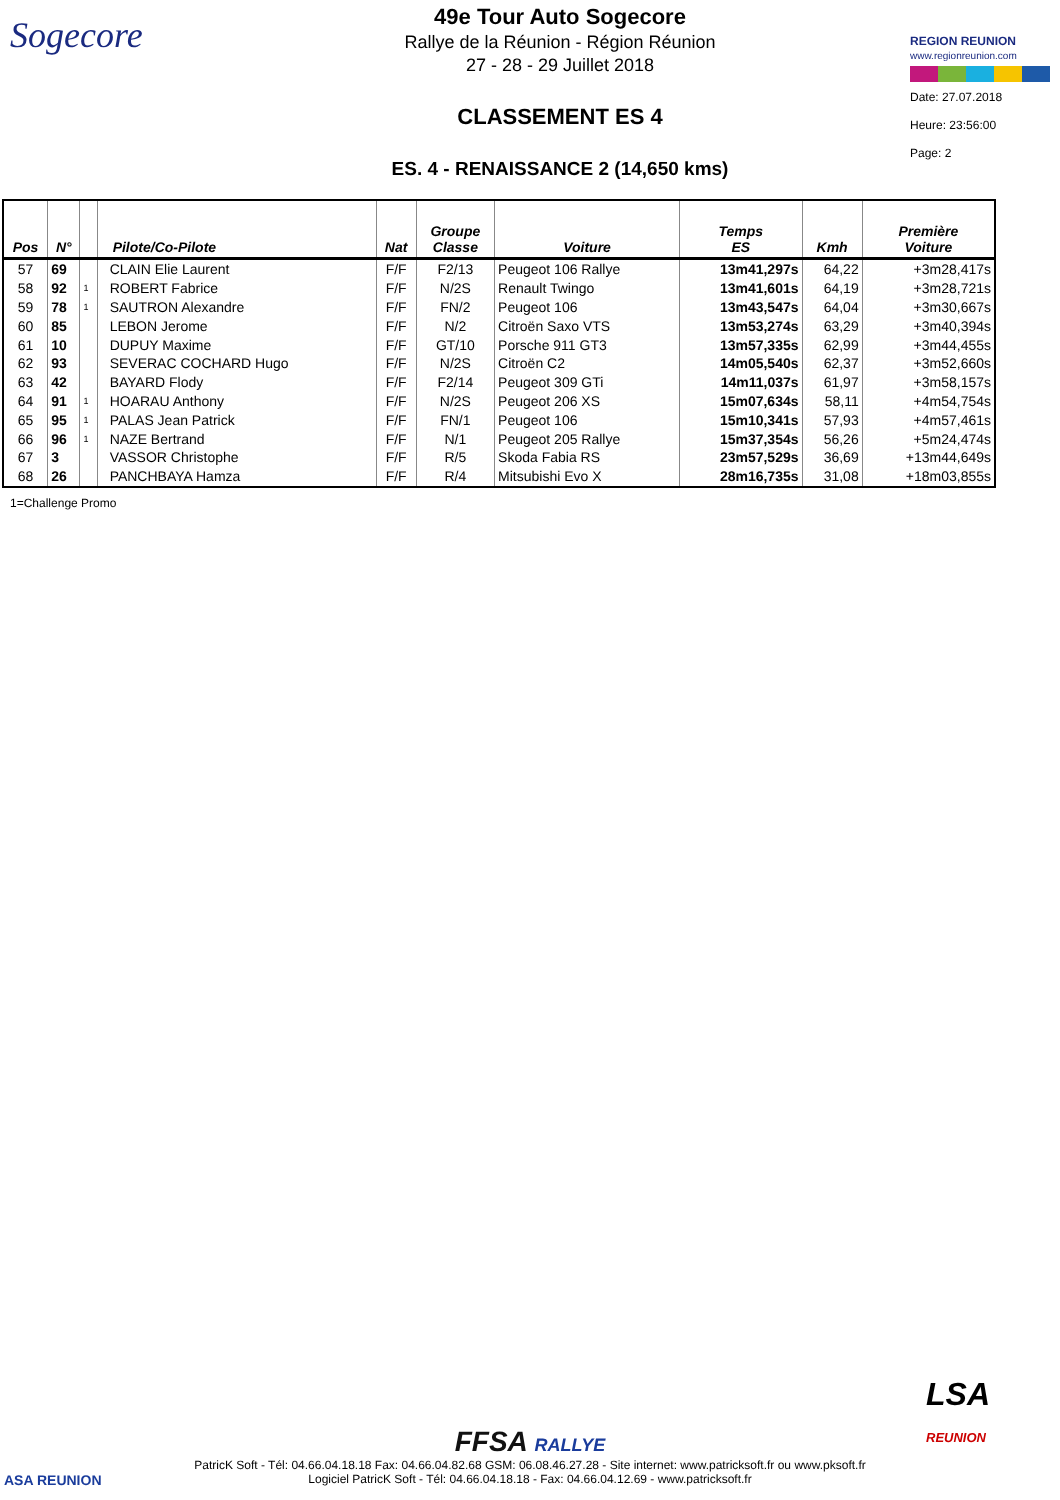Sogecore
49e Tour Auto Sogecore
Rallye de la Réunion - Région Réunion
27 - 28 - 29 Juillet 2018
CLASSEMENT ES 4
ES. 4 - RENAISSANCE 2 (14,650 kms)
REGION REUNION
www.regionreunion.com
Date: 27.07.2018
Heure: 23:56:00
Page: 2
| Pos | N° | | Pilote/Co-Pilote | Nat | Groupe Classe | Voiture | Temps ES | Kmh | Première Voiture |
| --- | --- | --- | --- | --- | --- | --- | --- | --- | --- |
| 57 | 69 | | CLAIN Elie Laurent | F/F | F2/13 | Peugeot 106 Rallye | 13m41,297s | 64,22 | +3m28,417s |
| 58 | 92 | 1 | ROBERT Fabrice | F/F | N/2S | Renault Twingo | 13m41,601s | 64,19 | +3m28,721s |
| 59 | 78 | 1 | SAUTRON Alexandre | F/F | FN/2 | Peugeot 106 | 13m43,547s | 64,04 | +3m30,667s |
| 60 | 85 | | LEBON Jerome | F/F | N/2 | Citroën Saxo VTS | 13m53,274s | 63,29 | +3m40,394s |
| 61 | 10 | | DUPUY Maxime | F/F | GT/10 | Porsche 911 GT3 | 13m57,335s | 62,99 | +3m44,455s |
| 62 | 93 | | SEVERAC COCHARD Hugo | F/F | N/2S | Citroën C2 | 14m05,540s | 62,37 | +3m52,660s |
| 63 | 42 | | BAYARD Flody | F/F | F2/14 | Peugeot 309 GTi | 14m11,037s | 61,97 | +3m58,157s |
| 64 | 91 | 1 | HOARAU Anthony | F/F | N/2S | Peugeot 206 XS | 15m07,634s | 58,11 | +4m54,754s |
| 65 | 95 | 1 | PALAS Jean Patrick | F/F | FN/1 | Peugeot 106 | 15m10,341s | 57,93 | +4m57,461s |
| 66 | 96 | 1 | NAZE Bertrand | F/F | N/1 | Peugeot 205 Rallye | 15m37,354s | 56,26 | +5m24,474s |
| 67 | 3 | | VASSOR Christophe | F/F | R/5 | Skoda Fabia RS | 23m57,529s | 36,69 | +13m44,649s |
| 68 | 26 | | PANCHBAYA Hamza | F/F | R/4 | Mitsubishi Evo X | 28m16,735s | 31,08 | +18m03,855s |
1=Challenge Promo
ASA REUNION
LSA
REUNION
FFSA RALLYE
PatricK Soft - Tél: 04.66.04.18.18 Fax: 04.66.04.82.68 GSM: 06.08.46.27.28 - Site internet: www.patricksoft.fr ou www.pksoft.fr
Logiciel PatricK Soft - Tél: 04.66.04.18.18 - Fax: 04.66.04.12.69 - www.patricksoft.fr